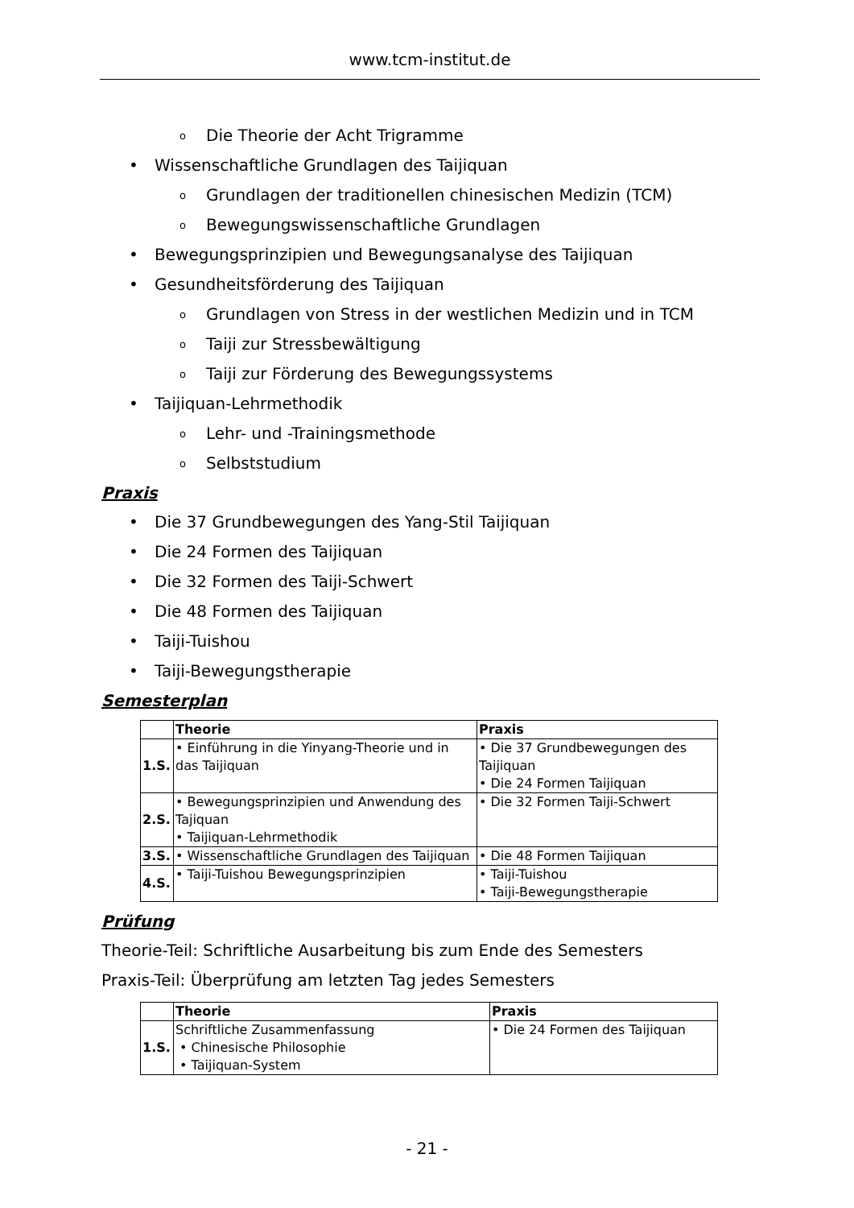www.tcm-institut.de
o Die Theorie der Acht Trigramme
• Wissenschaftliche Grundlagen des Taijiquan
o Grundlagen der traditionellen chinesischen Medizin (TCM)
o Bewegungswissenschaftliche Grundlagen
• Bewegungsprinzipien und Bewegungsanalyse des Taijiquan
• Gesundheitsförderung des Taijiquan
o Grundlagen von Stress in der westlichen Medizin und in TCM
o Taiji zur Stressbewältigung
o Taiji zur Förderung des Bewegungssystems
• Taijiquan-Lehrmethodik
o Lehr- und -Trainingsmethode
o Selbststudium
Praxis
• Die 37 Grundbewegungen des Yang-Stil Taijiquan
• Die 24 Formen des Taijiquan
• Die 32 Formen des Taiji-Schwert
• Die 48 Formen des Taijiquan
• Taiji-Tuishou
• Taiji-Bewegungstherapie
Semesterplan
| | Theorie | Praxis |
| --- | --- | --- |
| 1.S. | • Einführung in die Yinyang-Theorie und in das Taijiquan | • Die 37 Grundbewegungen des Taijiquan • Die 24 Formen Taijiquan |
| 2.S. | • Bewegungsprinzipien und Anwendung des Tajiquan • Taijiquan-Lehrmethodik | • Die 32 Formen Taiji-Schwert |
| 3.S. | • Wissenschaftliche Grundlagen des Taijiquan | • Die 48 Formen Taijiquan |
| 4.S. | • Taiji-Tuishou Bewegungsprinzipien | • Taiji-Tuishou • Taiji-Bewegungstherapie |
Prüfung
Theorie-Teil: Schriftliche Ausarbeitung bis zum Ende des Semesters
Praxis-Teil: Überprüfung am letzten Tag jedes Semesters
| | Theorie | Praxis |
| --- | --- | --- |
| 1.S. | Schriftliche Zusammenfassung • Chinesische Philosophie • Taijiquan-System | • Die 24 Formen des Taijiquan |
- 21 -